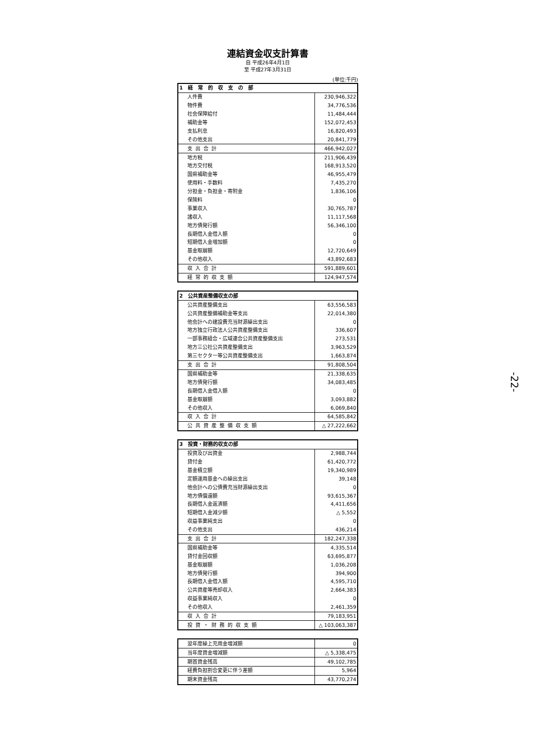連結資金収支計算書
自 平成26年4月1日
至 平成27年3月31日
(単位:千円)
| 1 経 常 的 収 支 の 部 | |
| --- | --- |
| 人件費 | 230,946,322 |
| 物件費 | 34,776,536 |
| 社会保障給付 | 11,484,444 |
| 補助金等 | 152,072,453 |
| 支払利息 | 16,820,493 |
| その他支出 | 20,841,779 |
| 支出合計 | 466,942,027 |
| 地方税 | 211,906,439 |
| 地方交付税 | 168,913,520 |
| 国県補助金等 | 46,955,479 |
| 使用料・手数料 | 7,435,270 |
| 分担金・負担金・寄附金 | 1,836,106 |
| 保険料 | 0 |
| 事業収入 | 30,765,787 |
| 諸収入 | 11,117,568 |
| 地方債発行額 | 56,346,100 |
| 長期借入金借入額 | 0 |
| 短期借入金増加額 | 0 |
| 基金取崩額 | 12,720,649 |
| その他収入 | 43,892,683 |
| 収入合計 | 591,889,601 |
| 経常的収支額 | 124,947,574 |
| 2 公共資産整備収支の部 | |
| --- | --- |
| 公共資産整備支出 | 63,556,583 |
| 公共資産整備補助金等支出 | 22,014,380 |
| 他会計への建設費充当財源繰出支出 | 0 |
| 地方独立行政法人公共資産整備支出 | 336,607 |
| 一部事務組合・広域連合公共資産整備支出 | 273,531 |
| 地方三公社公共資産整備支出 | 3,963,529 |
| 第三セクター等公共資産整備支出 | 1,663,874 |
| 支出合計 | 91,808,504 |
| 国県補助金等 | 21,338,635 |
| 地方債発行額 | 34,083,485 |
| 長期借入金借入額 | 0 |
| 基金取崩額 | 3,093,882 |
| その他収入 | 6,069,840 |
| 収入合計 | 64,585,842 |
| 公共資産整備収支額 | △ 27,222,662 |
| 3 投資・財務的収支の部 | |
| --- | --- |
| 投資及び出資金 | 2,988,744 |
| 貸付金 | 61,420,772 |
| 基金積立額 | 19,340,989 |
| 定額運用基金への繰出支出 | 39,148 |
| 他会計への公債費充当財源繰出支出 | 0 |
| 地方債償還額 | 93,615,367 |
| 長期借入金返済額 | 4,411,656 |
| 短期借入金減少額 | △ 5,552 |
| 収益事業純支出 | 0 |
| その他支出 | 436,214 |
| 支出合計 | 182,247,338 |
| 国県補助金等 | 4,335,514 |
| 貸付金回収額 | 63,695,877 |
| 基金取崩額 | 1,036,208 |
| 地方債発行額 | 394,900 |
| 長期借入金借入額 | 4,595,710 |
| 公共資産等売却収入 | 2,664,383 |
| 収益事業純収入 | 0 |
| その他収入 | 2,461,359 |
| 収入合計 | 79,183,951 |
| 投資・財務的収支額 | △ 103,063,387 |
| 翌年度繰上充用金増減額 | 0 |
| 当年度資金増減額 | △ 5,338,475 |
| 期首資金残高 | 49,102,785 |
| 経費負担割合変更に伴う差額 | 5,964 |
| 期末資金残高 | 43,770,274 |
-22-